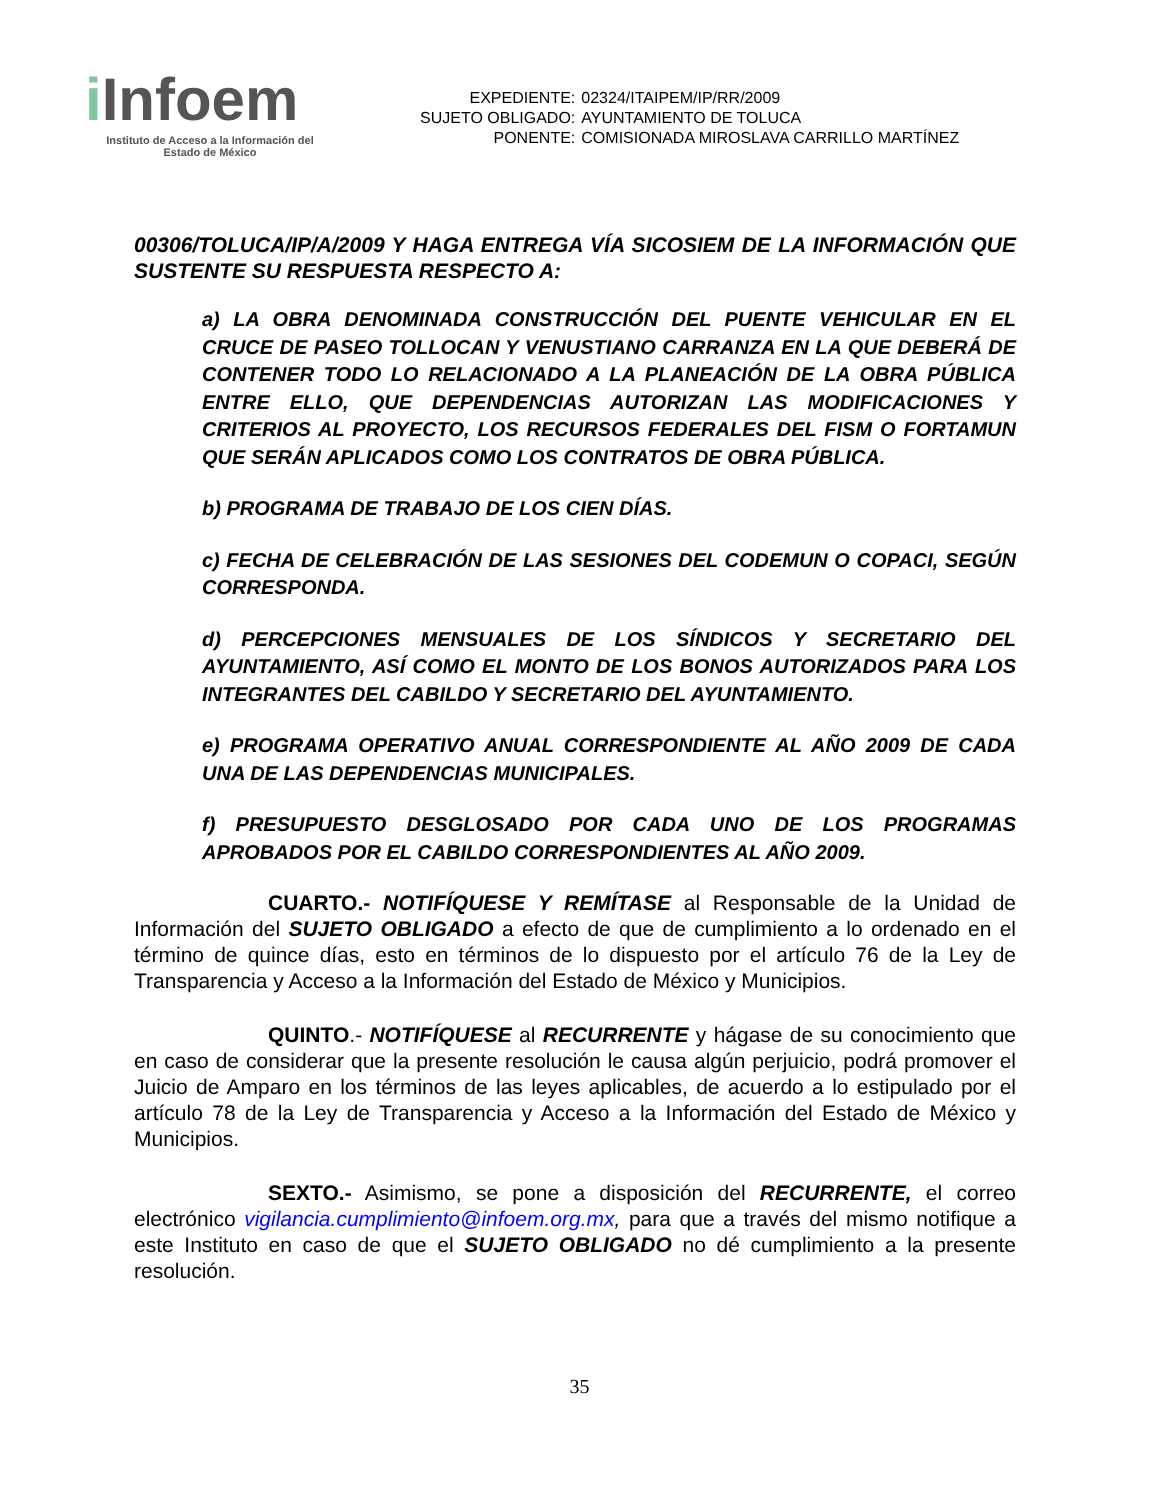i Infoem
Instituto de Acceso a la Información del
Estado de México
| EXPEDIENTE: | 02324/ITAIPEM/IP/RR/2009 |
| SUJETO OBLIGADO: | AYUNTAMIENTO DE TOLUCA |
| PONENTE: | COMISIONADA MIROSLAVA CARRILLO MARTÍNEZ |
00306/TOLUCA/IP/A/2009 Y HAGA ENTREGA VÍA SICOSIEM DE LA INFORMACIÓN QUE SUSTENTE SU RESPUESTA RESPECTO A:
a) LA OBRA DENOMINADA CONSTRUCCIÓN DEL PUENTE VEHICULAR EN EL CRUCE DE PASEO TOLLOCAN Y VENUSTIANO CARRANZA EN LA QUE DEBERÁ DE CONTENER TODO LO RELACIONADO A LA PLANEACIÓN DE LA OBRA PÚBLICA ENTRE ELLO, QUE DEPENDENCIAS AUTORIZAN LAS MODIFICACIONES Y CRITERIOS AL PROYECTO, LOS RECURSOS FEDERALES DEL FISM O FORTAMUN QUE SERÁN APLICADOS COMO LOS CONTRATOS DE OBRA PÚBLICA.
b) PROGRAMA DE TRABAJO DE LOS CIEN DÍAS.
c) FECHA DE CELEBRACIÓN DE LAS SESIONES DEL CODEMUN O COPACI, SEGÚN CORRESPONDA.
d) PERCEPCIONES MENSUALES DE LOS SÍNDICOS Y SECRETARIO DEL AYUNTAMIENTO, ASÍ COMO EL MONTO DE LOS BONOS AUTORIZADOS PARA LOS INTEGRANTES DEL CABILDO Y SECRETARIO DEL AYUNTAMIENTO.
e) PROGRAMA OPERATIVO ANUAL CORRESPONDIENTE AL AÑO 2009 DE CADA UNA DE LAS DEPENDENCIAS MUNICIPALES.
f) PRESUPUESTO DESGLOSADO POR CADA UNO DE LOS PROGRAMAS APROBADOS POR EL CABILDO CORRESPONDIENTES AL AÑO 2009.
CUARTO.- NOTIFÍQUESE Y REMÍTASE al Responsable de la Unidad de Información del SUJETO OBLIGADO a efecto de que de cumplimiento a lo ordenado en el término de quince días, esto en términos de lo dispuesto por el artículo 76 de la Ley de Transparencia y Acceso a la Información del Estado de México y Municipios.
QUINTO.- NOTIFÍQUESE al RECURRENTE y hágase de su conocimiento que en caso de considerar que la presente resolución le causa algún perjuicio, podrá promover el Juicio de Amparo en los términos de las leyes aplicables, de acuerdo a lo estipulado por el artículo 78 de la Ley de Transparencia y Acceso a la Información del Estado de México y Municipios.
SEXTO.- Asimismo, se pone a disposición del RECURRENTE, el correo electrónico vigilancia.cumplimiento@infoem.org.mx, para que a través del mismo notifique a este Instituto en caso de que el SUJETO OBLIGADO no dé cumplimiento a la presente resolución.
35